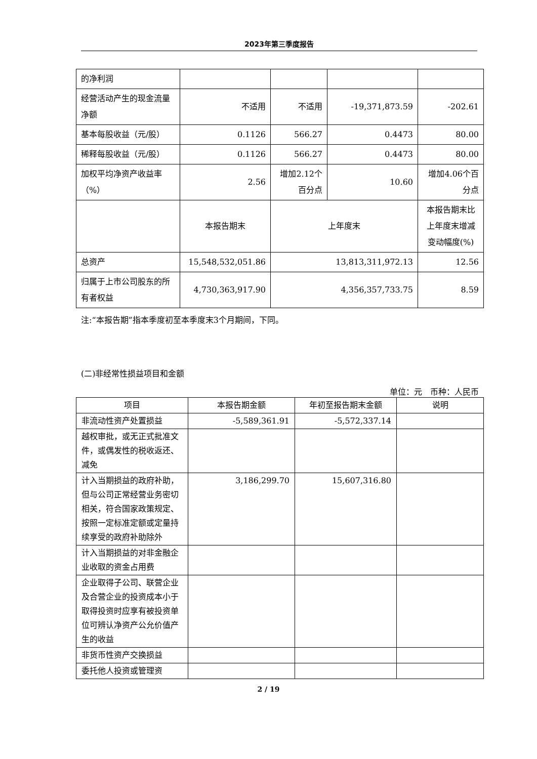2023年第三季度报告
| 的净利润 | | | | |
| 经营活动产生的现金流量净额 | 不适用 | 不适用 | -19,371,873.59 | -202.61 |
| 基本每股收益（元/股） | 0.1126 | 566.27 | 0.4473 | 80.00 |
| 稀释每股收益（元/股） | 0.1126 | 566.27 | 0.4473 | 80.00 |
| 加权平均净资产收益率（%） | 2.56 | 增加2.12个百分点 | 10.60 | 增加4.06个百分点 |
| | 本报告期末 | 上年度末 | | 本报告期末比上年度末增减变动幅度(%) |
| 总资产 | 15,548,532,051.86 | 13,813,311,972.13 | | 12.56 |
| 归属于上市公司股东的所有者权益 | 4,730,363,917.90 | 4,356,357,733.75 | | 8.59 |
注:“本报告期”指本季度初至本季度末3个月期间，下同。
(二)非经常性损益项目和金额
单位：元　币种：人民币
| 项目 | 本报告期金额 | 年初至报告期末金额 | 说明 |
| --- | --- | --- | --- |
| 非流动性资产处置损益 | -5,589,361.91 | -5,572,337.14 | |
| 越权审批，或无正式批准文件，或偶发性的税收返还、减免 | | | |
| 计入当期损益的政府补助，但与公司正常经营业务密切相关，符合国家政策规定、按照一定标准定额或定量持续享受的政府补助除外 | 3,186,299.70 | 15,607,316.80 | |
| 计入当期损益的对非金融企业收取的资金占用费 | | | |
| 企业取得子公司、联营企业及合营企业的投资成本小于取得投资时应享有被投资单位可辨认净资产公允价值产生的收益 | | | |
| 非货币性资产交换损益 | | | |
| 委托他人投资或管理资 | | | |
2 / 19